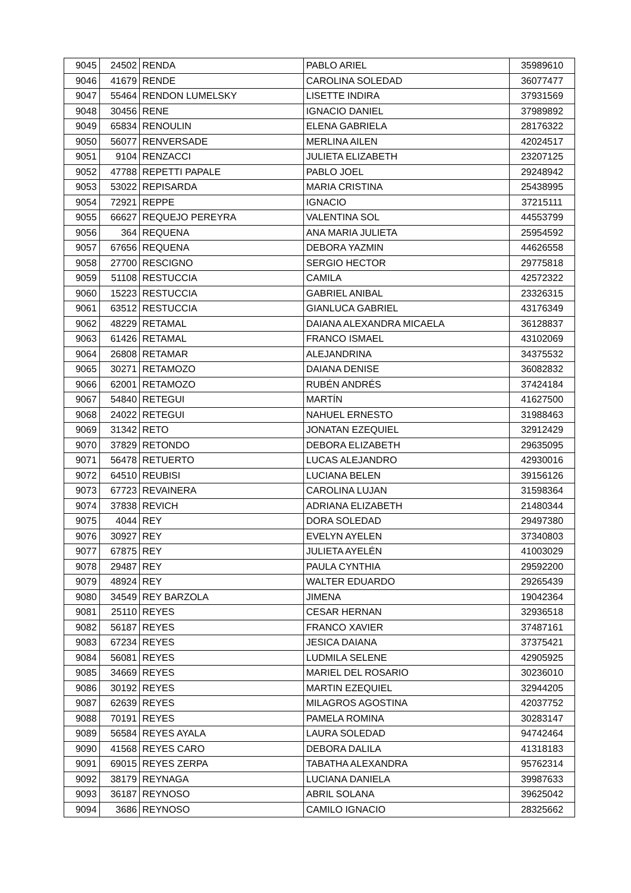| 9045 | 24502 | RENDA | PABLO ARIEL | 35989610 |
| 9046 | 41679 | RENDE | CAROLINA SOLEDAD | 36077477 |
| 9047 | 55464 | RENDON LUMELSKY | LISETTE INDIRA | 37931569 |
| 9048 | 30456 | RENE | IGNACIO DANIEL | 37989892 |
| 9049 | 65834 | RENOULIN | ELENA GABRIELA | 28176322 |
| 9050 | 56077 | RENVERSADE | MERLINA AILEN | 42024517 |
| 9051 | 9104 | RENZACCI | JULIETA ELIZABETH | 23207125 |
| 9052 | 47788 | REPETTI PAPALE | PABLO JOEL | 29248942 |
| 9053 | 53022 | REPISARDA | MARIA CRISTINA | 25438995 |
| 9054 | 72921 | REPPE | IGNACIO | 37215111 |
| 9055 | 66627 | REQUEJO PEREYRA | VALENTINA SOL | 44553799 |
| 9056 | 364 | REQUENA | ANA MARIA JULIETA | 25954592 |
| 9057 | 67656 | REQUENA | DEBORA YAZMIN | 44626558 |
| 9058 | 27700 | RESCIGNO | SERGIO HECTOR | 29775818 |
| 9059 | 51108 | RESTUCCIA | CAMILA | 42572322 |
| 9060 | 15223 | RESTUCCIA | GABRIEL ANIBAL | 23326315 |
| 9061 | 63512 | RESTUCCIA | GIANLUCA GABRIEL | 43176349 |
| 9062 | 48229 | RETAMAL | DAIANA ALEXANDRA MICAELA | 36128837 |
| 9063 | 61426 | RETAMAL | FRANCO ISMAEL | 43102069 |
| 9064 | 26808 | RETAMAR | ALEJANDRINA | 34375532 |
| 9065 | 30271 | RETAMOZO | DAIANA DENISE | 36082832 |
| 9066 | 62001 | RETAMOZO | RUBÉN ANDRÉS | 37424184 |
| 9067 | 54840 | RETEGUI | MARTÍN | 41627500 |
| 9068 | 24022 | RETEGUI | NAHUEL ERNESTO | 31988463 |
| 9069 | 31342 | RETO | JONATAN EZEQUIEL | 32912429 |
| 9070 | 37829 | RETONDO | DEBORA ELIZABETH | 29635095 |
| 9071 | 56478 | RETUERTO | LUCAS ALEJANDRO | 42930016 |
| 9072 | 64510 | REUBISI | LUCIANA BELEN | 39156126 |
| 9073 | 67723 | REVAINERA | CAROLINA LUJAN | 31598364 |
| 9074 | 37838 | REVICH | ADRIANA ELIZABETH | 21480344 |
| 9075 | 4044 | REY | DORA SOLEDAD | 29497380 |
| 9076 | 30927 | REY | EVELYN AYELEN | 37340803 |
| 9077 | 67875 | REY | JULIETA AYELÉN | 41003029 |
| 9078 | 29487 | REY | PAULA CYNTHIA | 29592200 |
| 9079 | 48924 | REY | WALTER EDUARDO | 29265439 |
| 9080 | 34549 | REY BARZOLA | JIMENA | 19042364 |
| 9081 | 25110 | REYES | CESAR HERNAN | 32936518 |
| 9082 | 56187 | REYES | FRANCO XAVIER | 37487161 |
| 9083 | 67234 | REYES | JESICA DAIANA | 37375421 |
| 9084 | 56081 | REYES | LUDMILA SELENE | 42905925 |
| 9085 | 34669 | REYES | MARIEL DEL ROSARIO | 30236010 |
| 9086 | 30192 | REYES | MARTIN EZEQUIEL | 32944205 |
| 9087 | 62639 | REYES | MILAGROS AGOSTINA | 42037752 |
| 9088 | 70191 | REYES | PAMELA ROMINA | 30283147 |
| 9089 | 56584 | REYES AYALA | LAURA SOLEDAD | 94742464 |
| 9090 | 41568 | REYES CARO | DEBORA DALILA | 41318183 |
| 9091 | 69015 | REYES ZERPA | TABATHA ALEXANDRA | 95762314 |
| 9092 | 38179 | REYNAGA | LUCIANA DANIELA | 39987633 |
| 9093 | 36187 | REYNOSO | ABRIL SOLANA | 39625042 |
| 9094 | 3686 | REYNOSO | CAMILO IGNACIO | 28325662 |